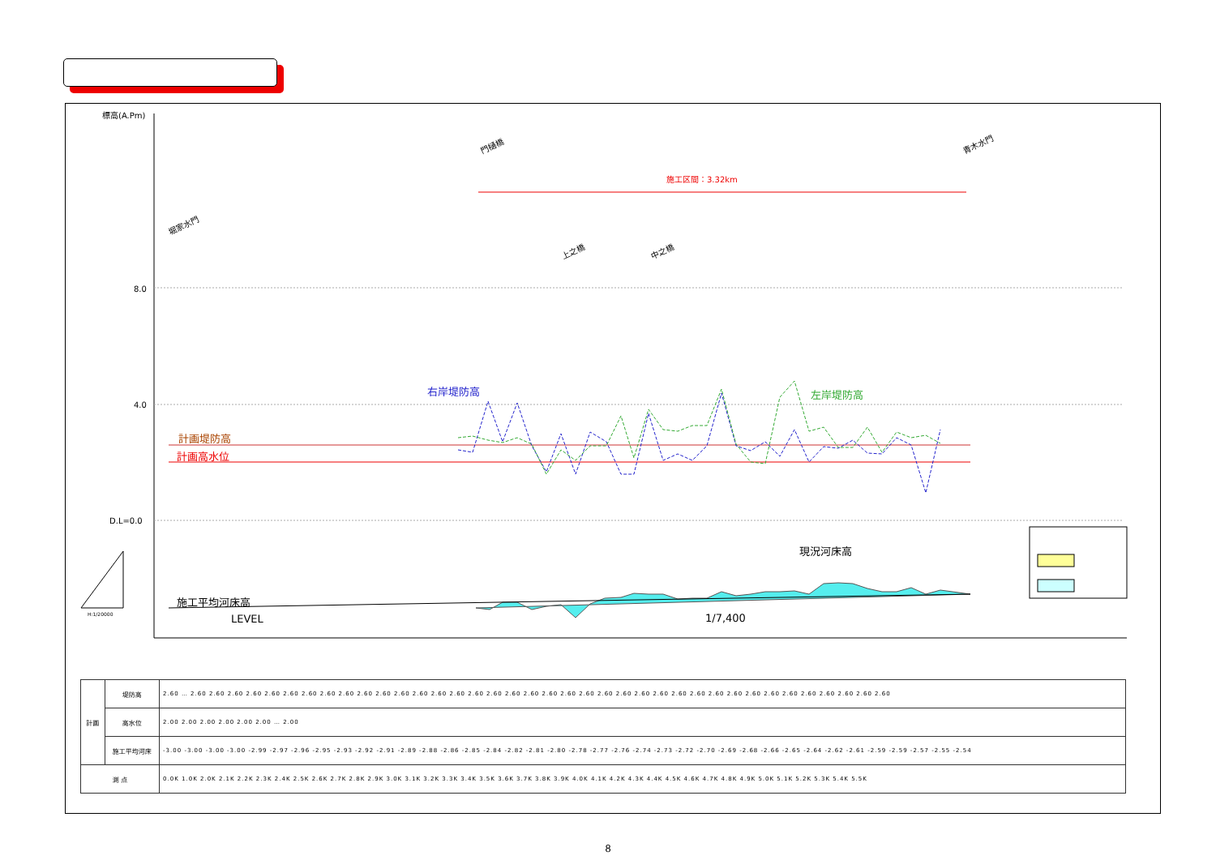標高(A.Pm)
8.0
4.0
D.L=0.0
施工区間：3.32km
堀家水門
門樋橋
上之橋
中之橋
青木水門
計画堤防高
計画高水位
右岸堤防高
左岸堤防高
現況河床高
施工平均河床高
LEVEL
1/7,400
H:1/20000
| 計画 | 堤防高 | 2.60 … 2.60 2.60 2.60 2.60 2.60 2.60 2.60 2.60 2.60 2.60 2.60 2.60 2.60 2.60 2.60 2.60 2.60 2.60 2.60 2.60 2.60 2.60 2.60 2.60 2.60 2.60 2.60 2.60 2.60 2.60 2.60 2.60 2.60 2.60 2.60 2.60 2.60 2.60 |
| | 高水位 | 2.00 2.00 2.00 2.00 2.00 2.00 … 2.00 |
| | 施工平均河床 | -3.00 -3.00 -3.00 -3.00 -2.99 -2.97 -2.96 -2.95 -2.93 -2.92 -2.91 -2.89 -2.88 -2.86 -2.85 -2.84 -2.82 -2.81 -2.80 -2.78 -2.77 -2.76 -2.74 -2.73 -2.72 -2.70 -2.69 -2.68 -2.66 -2.65 -2.64 -2.62 -2.61 -2.59 -2.59 -2.57 -2.55 -2.54 |
| 測 点 | | 0.0K 1.0K 2.0K 2.1K 2.2K 2.3K 2.4K 2.5K 2.6K 2.7K 2.8K 2.9K 3.0K 3.1K 3.2K 3.3K 3.4K 3.5K 3.6K 3.7K 3.8K 3.9K 4.0K 4.1K 4.2K 4.3K 4.4K 4.5K 4.6K 4.7K 4.8K 4.9K 5.0K 5.1K 5.2K 5.3K 5.4K 5.5K |
8